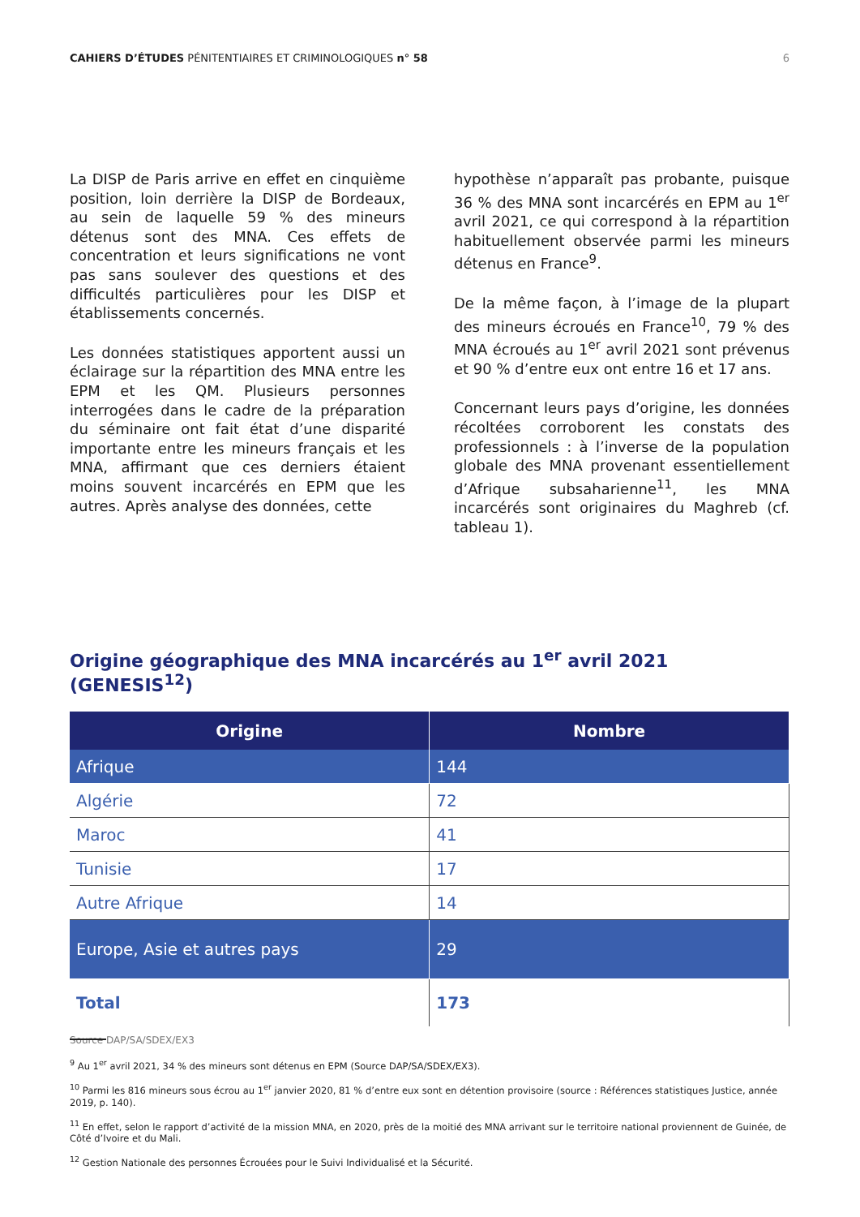CAHIERS D’ÉTUDES PÉNITENTIAIRES ET CRIMINOLOGIQUES n° 58 6
La DISP de Paris arrive en effet en cinquième position, loin derrière la DISP de Bordeaux, au sein de laquelle 59 % des mineurs détenus sont des MNA. Ces effets de concentration et leurs significations ne vont pas sans soulever des questions et des difficultés particulières pour les DISP et établissements concernés.
Les données statistiques apportent aussi un éclairage sur la répartition des MNA entre les EPM et les QM. Plusieurs personnes interrogées dans le cadre de la préparation du séminaire ont fait état d’une disparité importante entre les mineurs français et les MNA, affirmant que ces derniers étaient moins souvent incarcérés en EPM que les autres. Après analyse des données, cette
hypothèse n’apparaît pas probante, puisque 36 % des MNA sont incarcérés en EPM au 1<sup>er</sup> avril 2021, ce qui correspond à la répartition habituellement observée parmi les mineurs détenus en France<sup>9</sup>.
De la même façon, à l’image de la plupart des mineurs écroués en France<sup>10</sup>, 79 % des MNA écroués au 1<sup>er</sup> avril 2021 sont prévenus et 90 % d’entre eux ont entre 16 et 17 ans.
Concernant leurs pays d’origine, les données récoltées corroborent les constats des professionnels : à l’inverse de la population globale des MNA provenant essentiellement d’Afrique subsaharienne<sup>11</sup>, les MNA incarcérés sont originaires du Maghreb (cf. tableau 1).
Origine géographique des MNA incarcérés au 1<sup>er</sup> avril 2021 (GENESIS<sup>12</sup>)
| Origine | Nombre |
| --- | --- |
| Afrique | 144 |
| Algérie | 72 |
| Maroc | 41 |
| Tunisie | 17 |
| Autre Afrique | 14 |
| Europe, Asie et autres pays | 29 |
| Total | 173 |
Source DAP/SA/SDEX/EX3
<sup>9</sup> Au 1<sup>er</sup> avril 2021, 34 % des mineurs sont détenus en EPM (Source DAP/SA/SDEX/EX3).
<sup>10</sup> Parmi les 816 mineurs sous écrou au 1<sup>er</sup> janvier 2020, 81 % d’entre eux sont en détention provisoire (source : Références statistiques Justice, année 2019, p. 140).
<sup>11</sup> En effet, selon le rapport d’activité de la mission MNA, en 2020, près de la moitié des MNA arrivant sur le territoire national proviennent de Guinée, de Côté d’Ivoire et du Mali.
<sup>12</sup> Gestion Nationale des personnes Écrouées pour le Suivi Individualisé et la Sécurité.